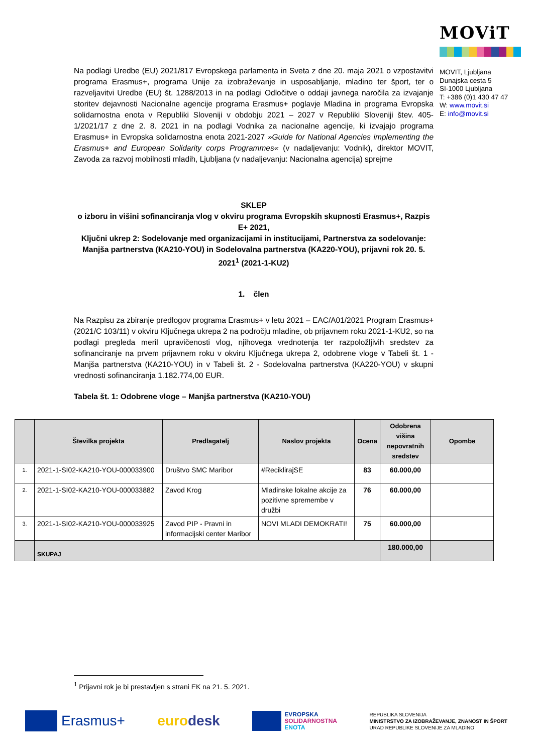MOViT
MOVIT, Ljubljana
Dunajska cesta 5
SI-1000 Ljubljana
T: +386 (0)1 430 47 47
W: www.movit.si
E: info@movit.si
Na podlagi Uredbe (EU) 2021/817 Evropskega parlamenta in Sveta z dne 20. maja 2021 o vzpostavitvi programa Erasmus+, programa Unije za izobraževanje in usposabljanje, mladino ter šport, ter o razveljavitvi Uredbe (EU) št. 1288/2013 in na podlagi Odločitve o oddaji javnega naročila za izvajanje storitev dejavnosti Nacionalne agencije programa Erasmus+ poglavje Mladina in programa Evropska solidarnostna enota v Republiki Sloveniji v obdobju 2021 – 2027 v Republiki Sloveniji štev. 405-1/2021/17 z dne 2. 8. 2021 in na podlagi Vodnika za nacionalne agencije, ki izvajajo programa Erasmus+ in Evropska solidarnostna enota 2021-2027 »Guide for National Agencies implementing the Erasmus+ and European Solidarity corps Programmes« (v nadaljevanju: Vodnik), direktor MOVIT, Zavoda za razvoj mobilnosti mladih, Ljubljana (v nadaljevanju: Nacionalna agencija) sprejme
SKLEP
o izboru in višini sofinanciranja vlog v okviru programa Evropskih skupnosti Erasmus+, Razpis E+ 2021,
Ključni ukrep 2: Sodelovanje med organizacijami in institucijami, Partnerstva za sodelovanje: Manjša partnerstva (KA210-YOU) in Sodelovalna partnerstva (KA220-YOU), prijavni rok 20. 5. 2021<sup>1</sup> (2021-1-KU2)
1. člen
Na Razpisu za zbiranje predlogov programa Erasmus+ v letu 2021 – EAC/A01/2021 Program Erasmus+ (2021/C 103/11) v okviru Ključnega ukrepa 2 na področju mladine, ob prijavnem roku 2021-1-KU2, so na podlagi pregleda meril upravičenosti vlog, njihovega vrednotenja ter razpoložljivih sredstev za sofinanciranje na prvem prijavnem roku v okviru Ključnega ukrepa 2, odobrene vloge v Tabeli št. 1 - Manjša partnerstva (KA210-YOU) in v Tabeli št. 2 - Sodelovalna partnerstva (KA220-YOU) v skupni vrednosti sofinanciranja 1.182.774,00 EUR.
Tabela št. 1: Odobrene vloge – Manjša partnerstva (KA210-YOU)
| | Številka projekta | Predlagatelj | Naslov projekta | Ocena | Odobrena višina nepovratnih sredstev | Opombe |
| --- | --- | --- | --- | --- | --- | --- |
| 1. | 2021-1-SI02-KA210-YOU-000033900 | Društvo SMC Maribor | #ReciklirajSE | 83 | 60.000,00 | |
| 2. | 2021-1-SI02-KA210-YOU-000033882 | Zavod Krog | Mladinske lokalne akcije za pozitivne spremembe v družbi | 76 | 60.000,00 | |
| 3. | 2021-1-SI02-KA210-YOU-000033925 | Zavod PIP - Pravni in informacijski center Maribor | NOVI MLADI DEMOKRATI! | 75 | 60.000,00 | |
| | SKUPAJ | | | | 180.000,00 | |
<sup>1</sup> Prijavni rok je bi prestavljen s strani EK na 21. 5. 2021.
Erasmus+ euro desk
EVROPSKA
SOLIDARNOSTNA
ENOTA
REPUBLIKA SLOVENIJA
MINISTRSTVO ZA IZOBRAŽEVANJE, ZNANOST IN ŠPORT
URAD REPUBLIKE SLOVENIJE ZA MLADINO